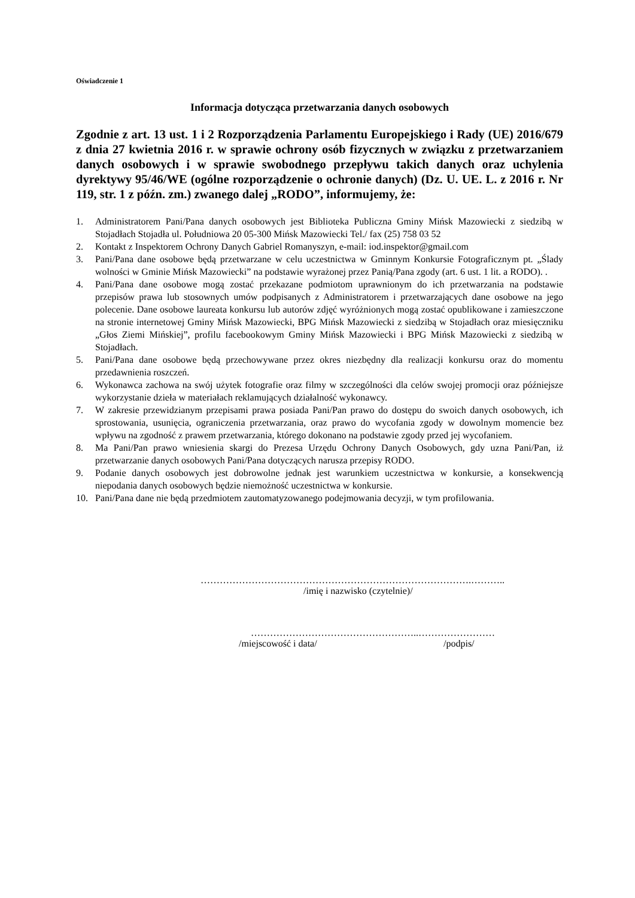Oświadczenie 1
Informacja dotycząca przetwarzania danych osobowych
Zgodnie z art. 13 ust. 1 i 2 Rozporządzenia Parlamentu Europejskiego i Rady (UE) 2016/679 z dnia 27 kwietnia 2016 r. w sprawie ochrony osób fizycznych w związku z przetwarzaniem danych osobowych i w sprawie swobodnego przepływu takich danych oraz uchylenia dyrektywy 95/46/WE (ogólne rozporządzenie o ochronie danych) (Dz. U. UE. L. z 2016 r. Nr 119, str. 1 z późn. zm.) zwanego dalej „RODO”, informujemy, że:
1. Administratorem Pani/Pana danych osobowych jest Biblioteka Publiczna Gminy Mińsk Mazowiecki z siedzibą w Stojadłach Stojadła ul. Południowa 20 05-300 Mińsk Mazowiecki Tel./ fax (25) 758 03 52
2. Kontakt z Inspektorem Ochrony Danych Gabriel Romanyszyn, e-mail: iod.inspektor@gmail.com
3. Pani/Pana dane osobowe będą przetwarzane w celu uczestnictwa w Gminnym Konkursie Fotograficznym pt. „Ślady wolności w Gminie Mińsk Mazowiecki” na podstawie wyrażonej przez Panią/Pana zgody (art. 6 ust. 1 lit. a RODO). .
4. Pani/Pana dane osobowe mogą zostać przekazane podmiotom uprawnionym do ich przetwarzania na podstawie przepisów prawa lub stosownych umów podpisanych z Administratorem i przetwarzających dane osobowe na jego polecenie. Dane osobowe laureata konkursu lub autorów zdjęć wyróżnionych mogą zostać opublikowane i zamieszczone na stronie internetowej Gminy Mińsk Mazowiecki, BPG Mińsk Mazowiecki z siedzibą w Stojadłach oraz miesięczniku „Głos Ziemi Mińskiej”, profilu facebookowym Gminy Mińsk Mazowiecki i BPG Mińsk Mazowiecki z siedzibą w Stojadłach.
5. Pani/Pana dane osobowe będą przechowywane przez okres niezbędny dla realizacji konkursu oraz do momentu przedawnienia roszczeń.
6. Wykonawca zachowa na swój użytek fotografie oraz filmy w szczególności dla celów swojej promocji oraz późniejsze wykorzystanie dzieła w materiałach reklamujących działalność wykonawcy.
7. W zakresie przewidzianym przepisami prawa posiada Pani/Pan prawo do dostępu do swoich danych osobowych, ich sprostowania, usunięcia, ograniczenia przetwarzania, oraz prawo do wycofania zgody w dowolnym momencie bez wpływu na zgodność z prawem przetwarzania, którego dokonano na podstawie zgody przed jej wycofaniem.
8. Ma Pani/Pan prawo wniesienia skargi do Prezesa Urzędu Ochrony Danych Osobowych, gdy uzna Pani/Pan, iż przetwarzanie danych osobowych Pani/Pana dotyczących narusza przepisy RODO.
9. Podanie danych osobowych jest dobrowolne jednak jest warunkiem uczestnictwa w konkursie, a konsekwencją niepodania danych osobowych będzie niemożność uczestnictwa w konkursie.
10. Pani/Pana dane nie będą przedmiotem zautomatyzowanego podejmowania decyzji, w tym profilowania.
………………………………………………………………………….………..
/imię i nazwisko (czytelnie)/
……………………………………………..……………………
/miejscowość i data/ /podpis/